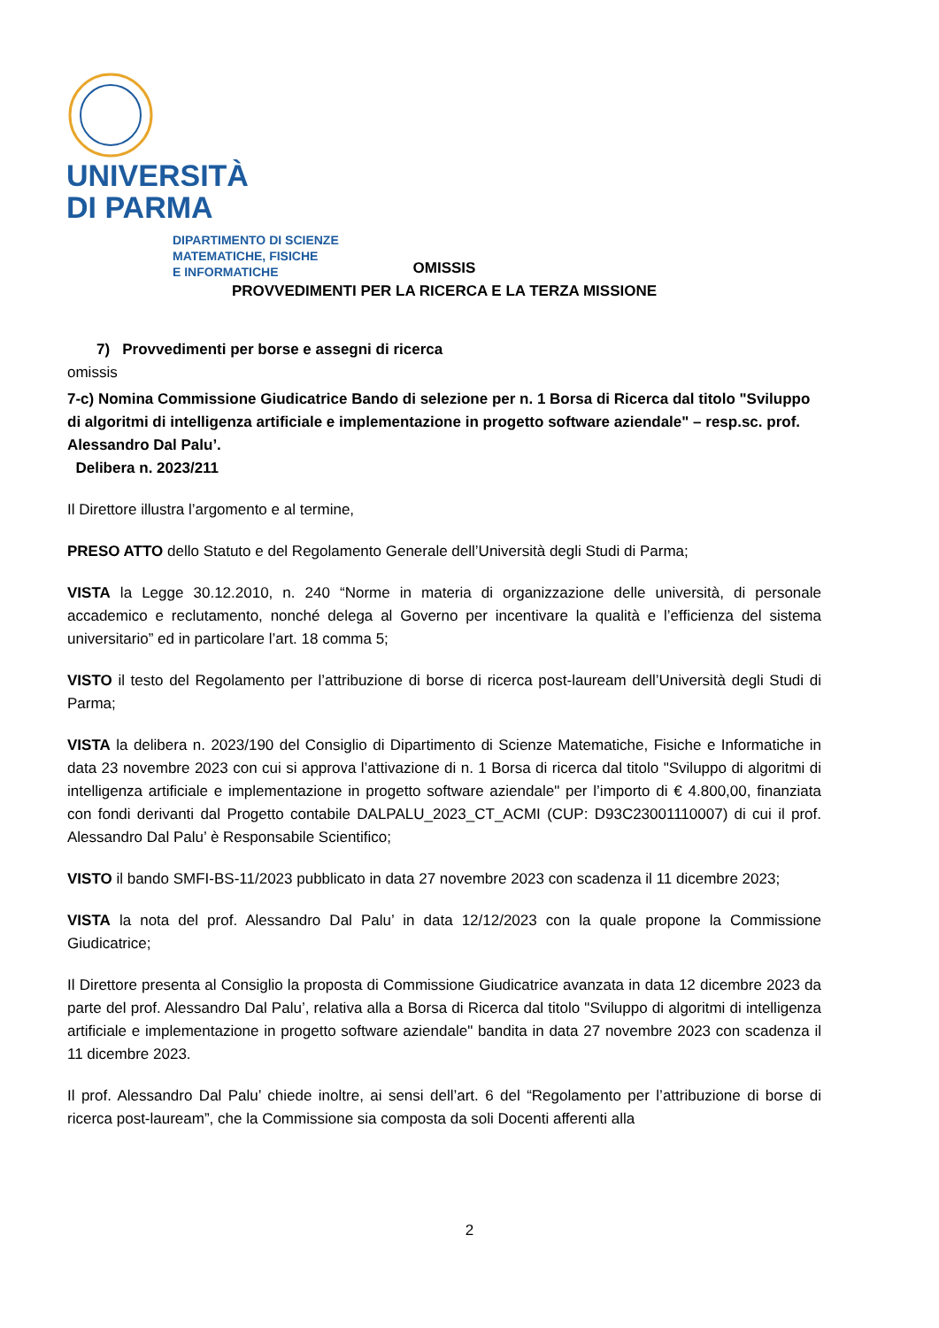UNIVERSITÀ
DI PARMA
DIPARTIMENTO DI SCIENZE
MATEMATICHE, FISICHE
E INFORMATICHE
OMISSIS
PROVVEDIMENTI PER LA RICERCA E LA TERZA MISSIONE
7) Provvedimenti per borse e assegni di ricerca
omissis
7-c) Nomina Commissione Giudicatrice Bando di selezione per n. 1 Borsa di Ricerca dal titolo "Sviluppo di algoritmi di intelligenza artificiale e implementazione in progetto software aziendale" – resp.sc. prof. Alessandro Dal Palu’.
Delibera n. 2023/211
Il Direttore illustra l’argomento e al termine,
PRESO ATTO dello Statuto e del Regolamento Generale dell’Università degli Studi di Parma;
VISTA la Legge 30.12.2010, n. 240 “Norme in materia di organizzazione delle università, di personale accademico e reclutamento, nonché delega al Governo per incentivare la qualità e l’efficienza del sistema universitario” ed in particolare l’art. 18 comma 5;
VISTO il testo del Regolamento per l’attribuzione di borse di ricerca post-lauream dell’Università degli Studi di Parma;
VISTA la delibera n. 2023/190 del Consiglio di Dipartimento di Scienze Matematiche, Fisiche e Informatiche in data 23 novembre 2023 con cui si approva l’attivazione di n. 1 Borsa di ricerca dal titolo "Sviluppo di algoritmi di intelligenza artificiale e implementazione in progetto software aziendale" per l’importo di € 4.800,00, finanziata con fondi derivanti dal Progetto contabile DALPALU_2023_CT_ACMI (CUP: D93C23001110007) di cui il prof. Alessandro Dal Palu’ è Responsabile Scientifico;
VISTO il bando SMFI-BS-11/2023 pubblicato in data 27 novembre 2023 con scadenza il 11 dicembre 2023;
VISTA la nota del prof. Alessandro Dal Palu’ in data 12/12/2023 con la quale propone la Commissione Giudicatrice;
Il Direttore presenta al Consiglio la proposta di Commissione Giudicatrice avanzata in data 12 dicembre 2023 da parte del prof. Alessandro Dal Palu’, relativa alla a Borsa di Ricerca dal titolo "Sviluppo di algoritmi di intelligenza artificiale e implementazione in progetto software aziendale" bandita in data 27 novembre 2023 con scadenza il 11 dicembre 2023.
Il prof. Alessandro Dal Palu’ chiede inoltre, ai sensi dell’art. 6 del “Regolamento per l’attribuzione di borse di ricerca post-lauream”, che la Commissione sia composta da soli Docenti afferenti alla
2